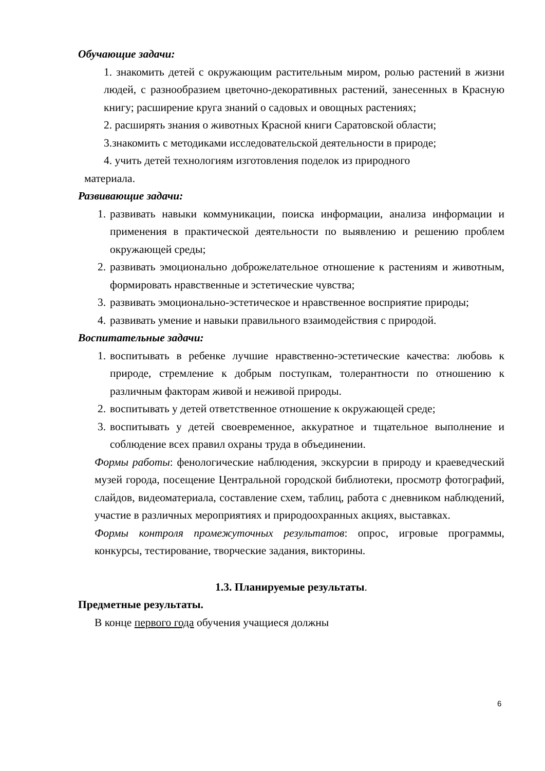Обучающие задачи:
1. знакомить детей с окружающим растительным миром, ролью растений в жизни людей, с разнообразием цветочно-декоративных растений, занесенных в Красную книгу; расширение круга знаний о садовых и овощных растениях;
2. расширять знания о животных Красной книги Саратовской области;
3.знакомить с методиками исследовательской деятельности в природе;
4. учить детей технологиям изготовления поделок из природного
материала.
Развивающие задачи:
1. развивать навыки коммуникации, поиска информации, анализа информации и применения в практической деятельности по выявлению и решению проблем окружающей среды;
2. развивать эмоционально доброжелательное отношение к растениям и животным, формировать нравственные и эстетические чувства;
3. развивать эмоционально-эстетическое и нравственное восприятие природы;
4. развивать умение и навыки правильного взаимодействия с природой.
Воспитательные задачи:
1. воспитывать в ребенке лучшие нравственно-эстетические качества: любовь к природе, стремление к добрым поступкам, толерантности по отношению к различным факторам живой и неживой природы.
2. воспитывать у детей ответственное отношение к окружающей среде;
3. воспитывать у детей своевременное, аккуратное и тщательное выполнение и соблюдение всех правил охраны труда в объединении.
Формы работы: фенологические наблюдения, экскурсии в природу и краеведческий музей города, посещение Центральной городской библиотеки, просмотр фотографий, слайдов, видеоматериала, составление схем, таблиц, работа с дневником наблюдений, участие в различных мероприятиях и природоохранных акциях, выставках.
Формы контроля промежуточных результатов: опрос, игровые программы, конкурсы, тестирование, творческие задания, викторины.
1.3. Планируемые результаты.
Предметные результаты.
В конце первого года обучения учащиеся должны
6